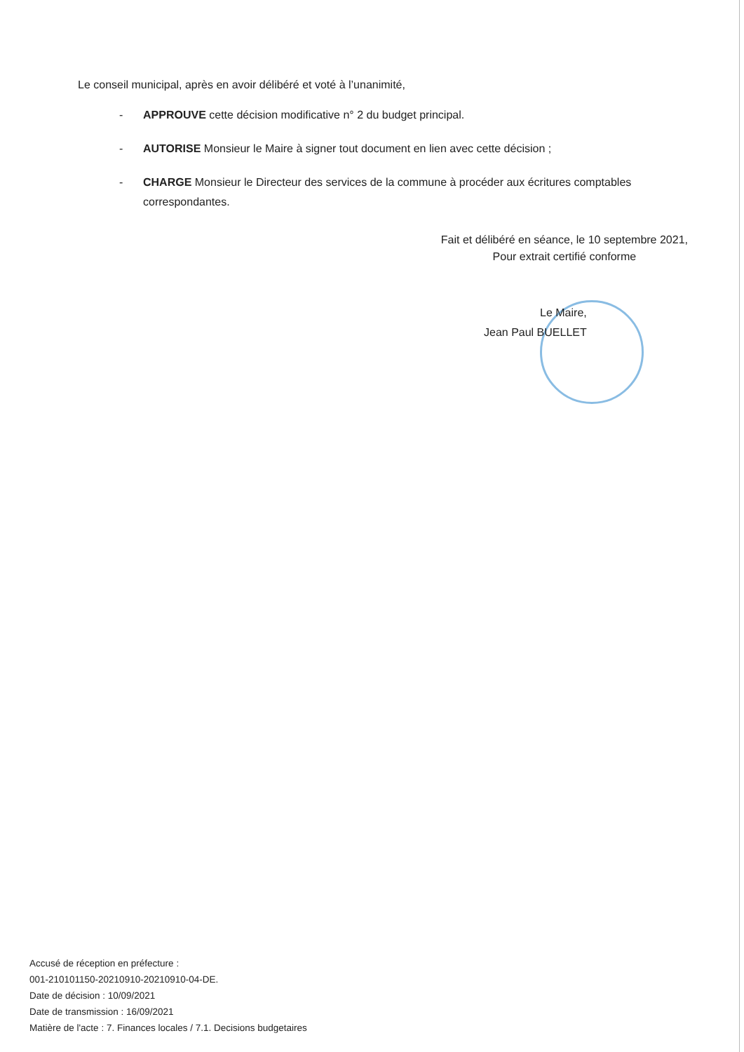Le conseil municipal, après en avoir délibéré et voté à l’unanimité,
- APPROUVE cette décision modificative n° 2 du budget principal.
- AUTORISE Monsieur le Maire à signer tout document en lien avec cette décision ;
- CHARGE Monsieur le Directeur des services de la commune à procéder aux écritures comptables correspondantes.
Fait et délibéré en séance, le 10 septembre 2021,
Pour extrait certifié conforme
Le Maire,
Jean Paul BUELLET
Accusé de réception en préfecture :
001-210101150-20210910-20210910-04-DE.
Date de décision : 10/09/2021
Date de transmission : 16/09/2021
Matière de l'acte : 7. Finances locales / 7.1. Decisions budgetaires